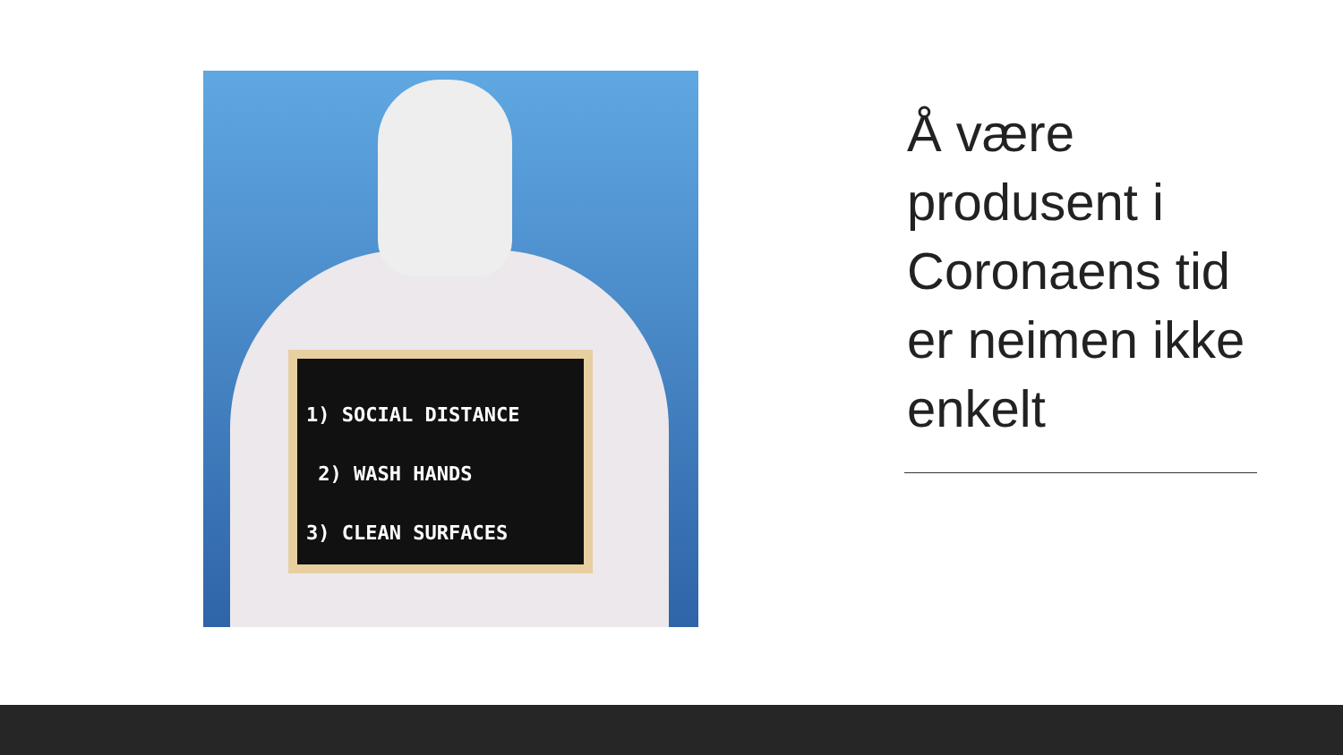1) SOCIAL DISTANCE
2) WASH HANDS
3) CLEAN SURFACES
Å være produsent i Coronaens tid er neimen ikke enkelt